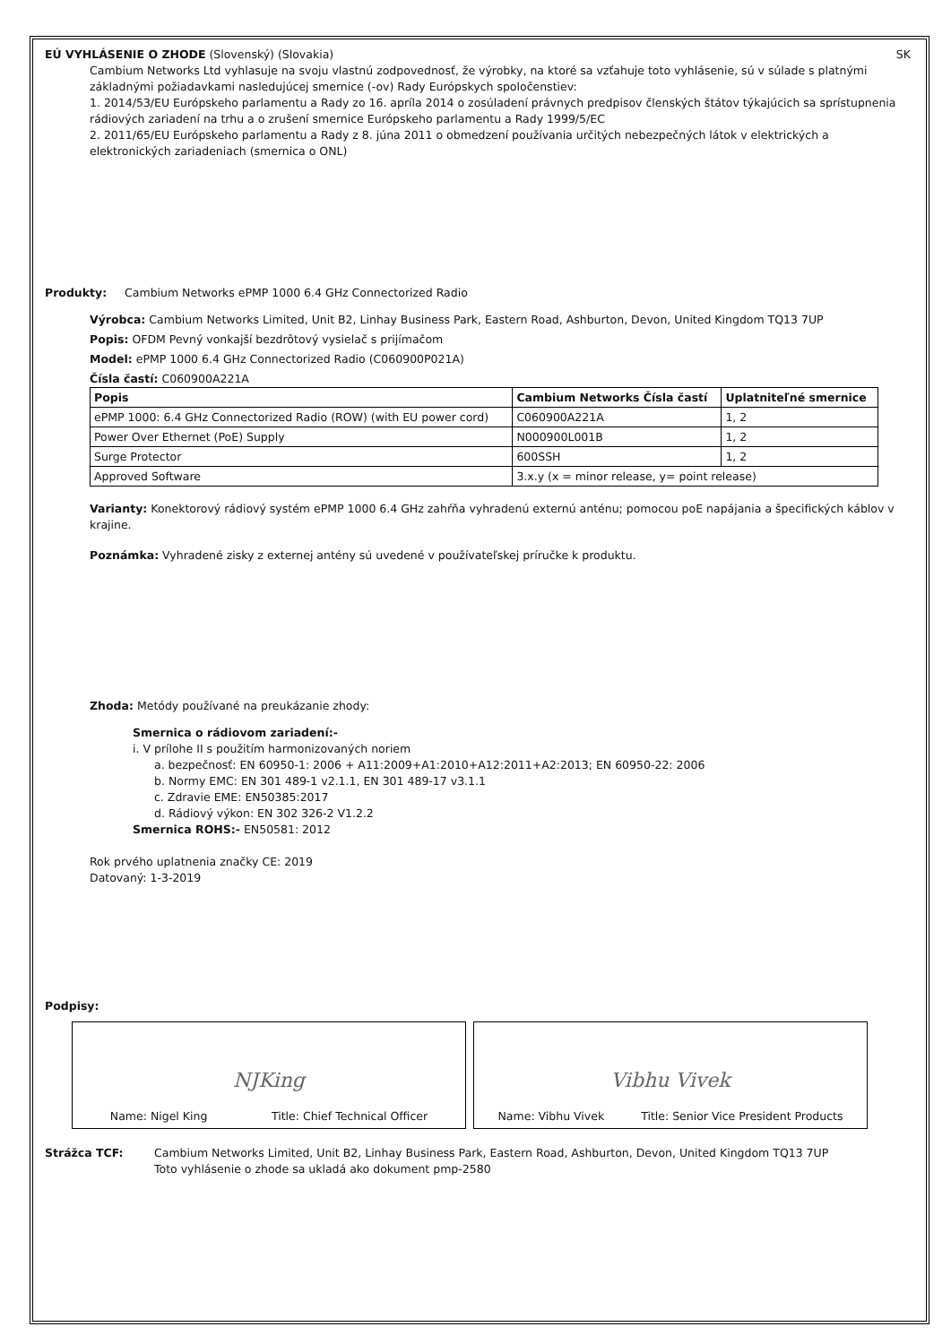EÚ VYHLÁSENIE O ZHODE (Slovenský) (Slovakia) SK
Cambium Networks Ltd vyhlasuje na svoju vlastnú zodpovednosť, že výrobky, na ktoré sa vzťahuje toto vyhlásenie, sú v súlade s platnými základnými požiadavkami nasledujúcej smernice (-ov) Rady Európskych spoločenstiev:
1. 2014/53/EU Európskeho parlamentu a Rady zo 16. apríla 2014 o zosúladení právnych predpisov členských štátov týkajúcich sa sprístupnenia rádiových zariadení na trhu a o zrušení smernice Európskeho parlamentu a Rady 1999/5/EC
2. 2011/65/EU Európskeho parlamentu a Rady z 8. júna 2011 o obmedzení používania určitých nebezpečných látok v elektrických a elektronických zariadeniach (smernica o ONL)
Produkty: Cambium Networks ePMP 1000 6.4 GHz Connectorized Radio
Výrobca: Cambium Networks Limited, Unit B2, Linhay Business Park, Eastern Road, Ashburton, Devon, United Kingdom TQ13 7UP
Popis: OFDM Pevný vonkajší bezdrôtový vysielač s prijímačom
Model: ePMP 1000 6.4 GHz Connectorized Radio (C060900P021A)
Čísla častí: C060900A221A
| Popis | Cambium Networks Čísla častí | Uplatniteľné smernice |
| --- | --- | --- |
| ePMP 1000: 6.4 GHz Connectorized Radio (ROW) (with EU power cord) | C060900A221A | 1, 2 |
| Power Over Ethernet (PoE) Supply | N000900L001B | 1, 2 |
| Surge Protector | 600SSH | 1, 2 |
| Approved Software | 3.x.y (x = minor release, y= point release) | |
Varianty: Konektorový rádiový systém ePMP 1000 6.4 GHz zahŕňa vyhradenú externú anténu; pomocou poE napájania a špecifických káblov v krajine.
Poznámka: Vyhradené zisky z externej antény sú uvedené v používateľskej príručke k produktu.
Zhoda: Metódy používané na preukázanie zhody:
Smernica o rádiovom zariadení:-
i. V prílohe II s použitím harmonizovaných noriem
a. bezpečnosť: EN 60950-1: 2006 + A11:2009+A1:2010+A12:2011+A2:2013; EN 60950-22: 2006
b. Normy EMC: EN 301 489-1 v2.1.1, EN 301 489-17 v3.1.1
c. Zdravie EME: EN50385:2017
d. Rádiový výkon: EN 302 326-2 V1.2.2
Smernica ROHS:- EN50581: 2012
Rok prvého uplatnenia značky CE: 2019
Datovaný: 1-3-2019
Podpisy:
NJKing
Name: Nigel King Title: Chief Technical Officer
Vibhu Vivek
Name: Vibhu Vivek Title: Senior Vice President Products
Strážca TCF: Cambium Networks Limited, Unit B2, Linhay Business Park, Eastern Road, Ashburton, Devon, United Kingdom TQ13 7UP
Toto vyhlásenie o zhode sa ukladá ako dokument pmp-2580